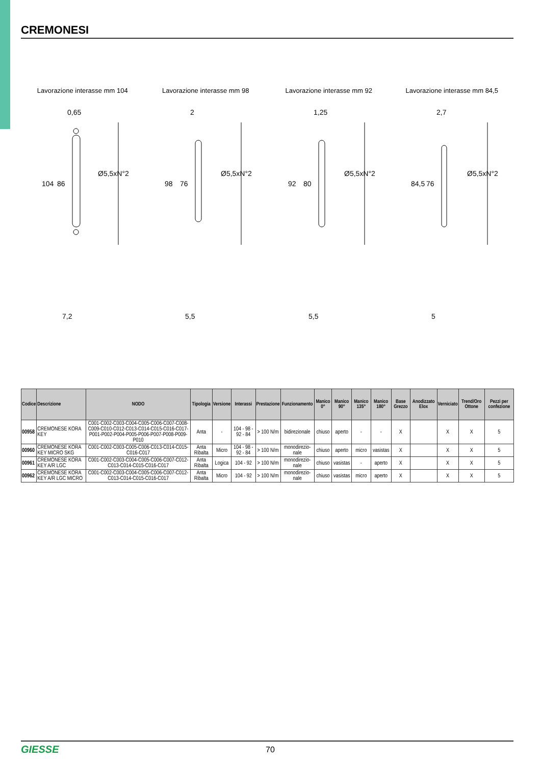CREMONESI
Lavorazione interasse mm 104
0,65
104
86
Ø5,5xN°2
7,2
Lavorazione interasse mm 98
2
98
76
Ø5,5xN°2
5,5
Lavorazione interasse mm 92
1,25
92
80
Ø5,5xN°2
5,5
Lavorazione interasse mm 84,5
2,7
84,5
76
Ø5,5xN°2
5
| Codice | Descrizione | NODO | Tipologia | Versione | Interassi | Prestazione | Funzionamento | Manico 0° | Manico 90° | Manico 135° | Manico 180° | Base Grezzo | Anodizzato Elox | Verniciato | Trend/Oro Ottone | Pezzi per confezione |
| --- | --- | --- | --- | --- | --- | --- | --- | --- | --- | --- | --- | --- | --- | --- | --- | --- |
| 00958 | CREMONESE KORA KEY | C001-C002-C003-C004-C005-C006-C007-C008-C009-C010-C012-C013-C014-C015-C016-C017-P001-P002-P004-P005-P006-P007-P008-P009-P010 | Anta | - | 104 - 98 - 92 - 84 | > 100 N/m | bidirezionale | chiuso | aperto | - | - | X | | X | X | 5 |
| 00960 | CREMONESE KORA KEY MICRO SKG | C001-C002-C003-C005-C006-C013-C014-C015-C016-C017 | Anta Ribalta | Micro | 104 - 98 - 92 - 84 | > 100 N/m | monodirezio-nale | chiuso | aperto | micro | vasistas | X | | X | X | 5 |
| 00961 | CREMONESE KORA KEY A/R LGC | C001-C002-C003-C004-C005-C006-C007-C012-C013-C014-C015-C016-C017 | Anta Ribalta | Logica | 104 - 92 | > 100 N/m | monodirezio-nale | chiuso | vasistas | - | aperto | X | | X | X | 5 |
| 00962 | CREMONESE KORA KEY A/R LGC MICRO | C001-C002-C003-C004-C005-C006-C007-C012-C013-C014-C015-C016-C017 | Anta Ribalta | Micro | 104 - 92 | > 100 N/m | monodirezio-nale | chiuso | vasistas | micro | aperto | X | | X | X | 5 |
GIESSE 70